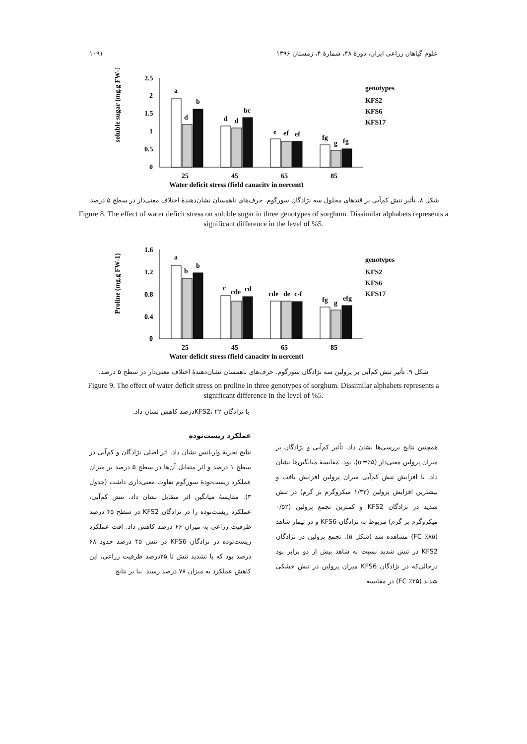علوم گیاهان زراعی ایران، دورهٔ ۴۸، شمارهٔ ۴، زمستان ۱۳۹۶ ۱۰۹۱
2.5
2
1.5
1
0.5
0
soluble sugar (mg.g FW-1)
a
d
b
d
d
bc
e
ef
ef
fg
g
fg
25
45
65
85
Water deficit stress (field capacity in percent)
genotypes
KFS2
KFS6
KFS17
شکل ۸. تأثیر تنش کم‌آبی بر قندهای محلول سه نژادگان سورگوم. حرف‌های ناهمسان نشان‌دهندهٔ اختلاف معنی‌دار در سطح ۵ درصد.
Figure 8. The effect of water deficit stress on soluble sugar in three genotypes of sorghum. Dissimilar alphabets represents a significant difference in the level of %5.
1.6
1.2
0.8
0.4
0
Proline (mg.g FW-1)
a
b
b
c
cde
cd
cde
de
c-f
fg
g
efg
25
45
65
85
Water deficit stress (field capacity in percent)
genotypes
KFS2
KFS6
KFS17
شکل ۹. تأثیر تنش کم‌آبی بر پرولین سه نژادگان سورگوم. حرف‌های ناهمسان نشان‌دهندهٔ اختلاف معنی‌دار در سطح ۵ درصد.
Figure 9. The effect of water deficit stress on proline in three genotypes of sorghum. Dissimilar alphabets represents a significant difference in the level of %5.
با نژادگان KFS2، ۲۲درصد کاهش نشان داد.
همچنین نتایج بررسی‌ها نشان داد، تأثیر کم‌آبی و نژادگان بر میزان پرولین معنی‌دار (α=٪۵)، بود. مقایسهٔ میانگین‌ها نشان داد، با افزایش تنش کم‌آبی میزان پرولین افزایش یافت و بیشترین افزایش پرولین (۱/۳۳ میکروگرم بر گرم) در تنش شدید در نژادگان KFS2 و کمترین تجمع پرولین (۰/۵۲ میکروگرم بر گرم) مربوط به نژادگان KFS6 و در تیمار شاهد (FC ٪۸۵) مشاهده شد (شکل ۵). تجمع پرولین در نژادگان KFS2 در تنش شدید نسبت به شاهد بیش از دو برابر بود درحالی‌که در نژادگان KFS6 میزان پرولین در تنش خشکی شدید (FC ٪۲۵) در مقایسه
عملکرد زیست‌توده
نتایج تجزیهٔ واریانس نشان داد، اثر اصلی نژادگان و کم‌آبی در سطح ۱ درصد و اثر متقابل آن‌ها در سطح ۵ درصد بر میزان عملکرد زیست‌تودهٔ سورگوم تفاوت معنی‌داری داشت (جدول ۳). مقایسهٔ میانگین اثر متقابل نشان داد، تنش کم‌آبی، عملکرد زیست‌توده را در نژادگان KFS2 در سطح ۴۵ درصد ظرفیت زراعی به میزان ۶۶ درصد کاهش داد. افت عملکرد زیست‌توده در نژادگان KFS6 در تنش ۴۵ درصد حدود ۶۸ درصد بود که با تشدید تنش تا ۲۵درصد ظرفیت زراعی، این کاهش عملکرد به میزان ۷۸ درصد رسید. بنا بر نتایج